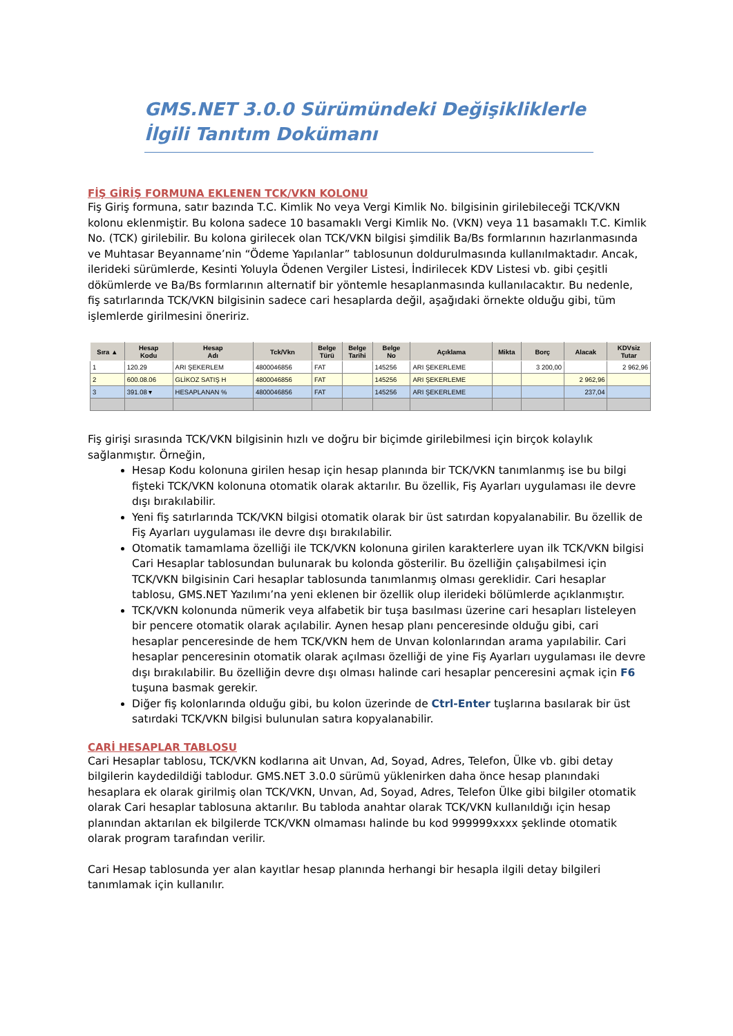GMS.NET 3.0.0 Sürümündeki Değişikliklerle İlgili Tanıtım Dokümanı
FİŞ GİRİŞ FORMUNA EKLENEN TCK/VKN KOLONU
Fiş Giriş formuna, satır bazında T.C. Kimlik No veya Vergi Kimlik No. bilgisinin girilebileceği TCK/VKN kolonu eklenmiştir. Bu kolona sadece 10 basamaklı Vergi Kimlik No. (VKN) veya 11 basamaklı T.C. Kimlik No. (TCK) girilebilir. Bu kolona girilecek olan TCK/VKN bilgisi şimdilik Ba/Bs formlarının hazırlanmasında ve Muhtasar Beyanname’nin “Ödeme Yapılanlar” tablosunun doldurulmasında kullanılmaktadır. Ancak, ilerideki sürümlerde, Kesinti Yoluyla Ödenen Vergiler Listesi, İndirilecek KDV Listesi vb. gibi çeşitli dökümlerde ve Ba/Bs formlarının alternatif bir yöntemle hesaplanmasında kullanılacaktır. Bu nedenle, fiş satırlarında TCK/VKN bilgisinin sadece cari hesaplarda değil, aşağıdaki örnekte olduğu gibi, tüm işlemlerde girilmesini öneririz.
| Sıra ▲ | Hesap Kodu | Hesap Adı | Tck/Vkn | Belge Türü | Belge Tarihi | Belge No | Açıklama | Mikta | Borç | Alacak | KDVsiz Tutar |
| --- | --- | --- | --- | --- | --- | --- | --- | --- | --- | --- | --- |
| 1 | 120.29 | ARI ŞEKERLEM | 4800046856 | FAT | | 145256 | ARI ŞEKERLEME | | 3 200,00 | | 2 962,96 |
| 2 | 600.08.06 | GLİKOZ SATIŞ H | 4800046856 | FAT | | 145256 | ARI ŞEKERLEME | | | 2 962,96 | |
| 3 | 391.08 ▾ | HESAPLANAN % | 4800046856 | FAT | | 145256 | ARI ŞEKERLEME | | | 237,04 | |
Fiş girişi sırasında TCK/VKN bilgisinin hızlı ve doğru bir biçimde girilebilmesi için birçok kolaylık sağlanmıştır. Örneğin,
Hesap Kodu kolonuna girilen hesap için hesap planında bir TCK/VKN tanımlanmış ise bu bilgi fişteki TCK/VKN kolonuna otomatik olarak aktarılır. Bu özellik, Fiş Ayarları uygulaması ile devre dışı bırakılabilir.
Yeni fiş satırlarında TCK/VKN bilgisi otomatik olarak bir üst satırdan kopyalanabilir. Bu özellik de Fiş Ayarları uygulaması ile devre dışı bırakılabilir.
Otomatik tamamlama özelliği ile TCK/VKN kolonuna girilen karakterlere uyan ilk TCK/VKN bilgisi Cari Hesaplar tablosundan bulunarak bu kolonda gösterilir. Bu özelliğin çalışabilmesi için TCK/VKN bilgisinin Cari hesaplar tablosunda tanımlanmış olması gereklidir. Cari hesaplar tablosu, GMS.NET Yazılımı’na yeni eklenen bir özellik olup ilerideki bölümlerde açıklanmıştır.
TCK/VKN kolonunda nümerik veya alfabetik bir tuşa basılması üzerine cari hesapları listeleyen bir pencere otomatik olarak açılabilir. Aynen hesap planı penceresinde olduğu gibi, cari hesaplar penceresinde de hem TCK/VKN hem de Unvan kolonlarından arama yapılabilir. Cari hesaplar penceresinin otomatik olarak açılması özelliği de yine Fiş Ayarları uygulaması ile devre dışı bırakılabilir. Bu özelliğin devre dışı olması halinde cari hesaplar penceresini açmak için F6 tuşuna basmak gerekir.
Diğer fiş kolonlarında olduğu gibi, bu kolon üzerinde de Ctrl-Enter tuşlarına basılarak bir üst satırdaki TCK/VKN bilgisi bulunulan satıra kopyalanabilir.
CARİ HESAPLAR TABLOSU
Cari Hesaplar tablosu, TCK/VKN kodlarına ait Unvan, Ad, Soyad, Adres, Telefon, Ülke vb. gibi detay bilgilerin kaydedildiği tablodur. GMS.NET 3.0.0 sürümü yüklenirken daha önce hesap planındaki hesaplara ek olarak girilmiş olan TCK/VKN, Unvan, Ad, Soyad, Adres, Telefon Ülke gibi bilgiler otomatik olarak Cari hesaplar tablosuna aktarılır. Bu tabloda anahtar olarak TCK/VKN kullanıldığı için hesap planından aktarılan ek bilgilerde TCK/VKN olmaması halinde bu kod 999999xxxx şeklinde otomatik olarak program tarafından verilir.
Cari Hesap tablosunda yer alan kayıtlar hesap planında herhangi bir hesapla ilgili detay bilgileri tanımlamak için kullanılır.